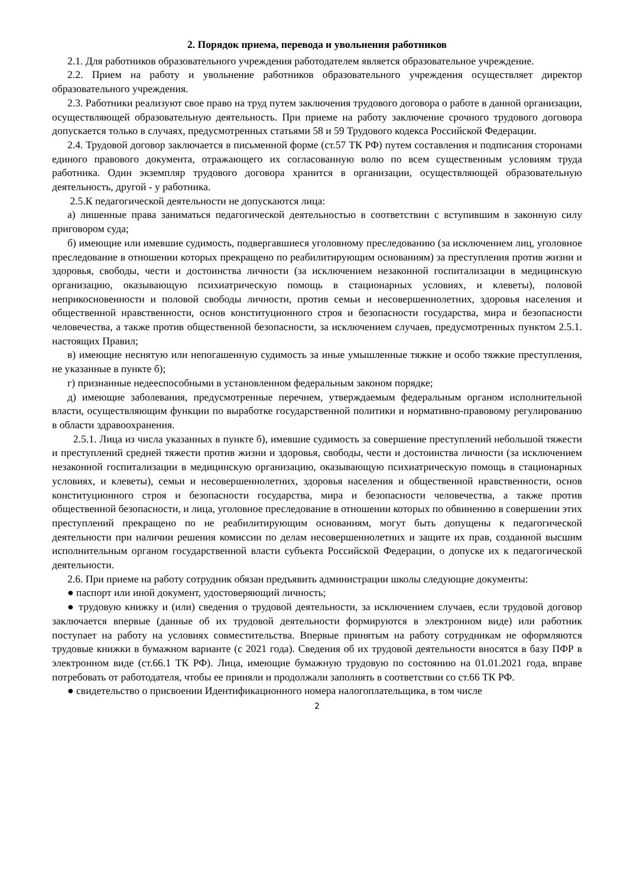2. Порядок приема, перевода и увольнения работников
2.1. Для работников образовательного учреждения работодателем является образовательное учреждение.
2.2. Прием на работу и увольнение работников образовательного учреждения осуществляет директор образовательного учреждения.
2.3. Работники реализуют свое право на труд путем заключения трудового договора о работе в данной организации, осуществляющей образовательную деятельность. При приеме на работу заключение срочного трудового договора допускается только в случаях, предусмотренных статьями 58 и 59 Трудового кодекса Российской Федерации.
2.4. Трудовой договор заключается в письменной форме (ст.57 ТК РФ) путем составления и подписания сторонами единого правового документа, отражающего их согласованную волю по всем существенным условиям труда работника. Один экземпляр трудового договора хранится в организации, осуществляющей образовательную деятельность, другой - у работника.
2.5.К педагогической деятельности не допускаются лица:
а) лишенные права заниматься педагогической деятельностью в соответствии с вступившим в законную силу приговором суда;
б) имеющие или имевшие судимость, подвергавшиеся уголовному преследованию (за исключением лиц, уголовное преследование в отношении которых прекращено по реабилитирующим основаниям) за преступления против жизни и здоровья, свободы, чести и достоинства личности (за исключением незаконной госпитализации в медицинскую организацию, оказывающую психиатрическую помощь в стационарных условиях, и клеветы), половой неприкосновенности и половой свободы личности, против семьи и несовершеннолетних, здоровья населения и общественной нравственности, основ конституционного строя и безопасности государства, мира и безопасности человечества, а также против общественной безопасности, за исключением случаев, предусмотренных пунктом 2.5.1. настоящих Правил;
в) имеющие неснятую или непогашенную судимость за иные умышленные тяжкие и особо тяжкие преступления, не указанные в пункте б);
г) признанные недееспособными в установленном федеральным законом порядке;
д) имеющие заболевания, предусмотренные перечнем, утверждаемым федеральным органом исполнительной власти, осуществляющим функции по выработке государственной политики и нормативно-правовому регулированию в области здравоохранения.
2.5.1. Лица из числа указанных в пункте б), имевшие судимость за совершение преступлений небольшой тяжести и преступлений средней тяжести против жизни и здоровья, свободы, чести и достоинства личности (за исключением незаконной госпитализации в медицинскую организацию, оказывающую психиатрическую помощь в стационарных условиях, и клеветы), семьи и несовершеннолетних, здоровья населения и общественной нравственности, основ конституционного строя и безопасности государства, мира и безопасности человечества, а также против общественной безопасности, и лица, уголовное преследование в отношении которых по обвинению в совершении этих преступлений прекращено по не реабилитирующим основаниям, могут быть допущены к педагогической деятельности при наличии решения комиссии по делам несовершеннолетних и защите их прав, созданной высшим исполнительным органом государственной власти субъекта Российской Федерации, о допуске их к педагогической деятельности.
2.6. При приеме на работу сотрудник обязан предъявить администрации школы следующие документы:
● паспорт или иной документ, удостоверяющий личность;
● трудовую книжку и (или) сведения о трудовой деятельности, за исключением случаев, если трудовой договор заключается впервые (данные об их трудовой деятельности формируются в электронном виде) или работник поступает на работу на условиях совместительства. Впервые принятым на работу сотрудникам не оформляются трудовые книжки в бумажном варианте (с 2021 года). Сведения об их трудовой деятельности вносятся в базу ПФР в электронном виде (ст.66.1 ТК РФ). Лица, имеющие бумажную трудовую по состоянию на 01.01.2021 года, вправе потребовать от работодателя, чтобы ее приняли и продолжали заполнять в соответствии со ст.66 ТК РФ.
● свидетельство о присвоении Идентификационного номера налогоплательщика, в том числе
2